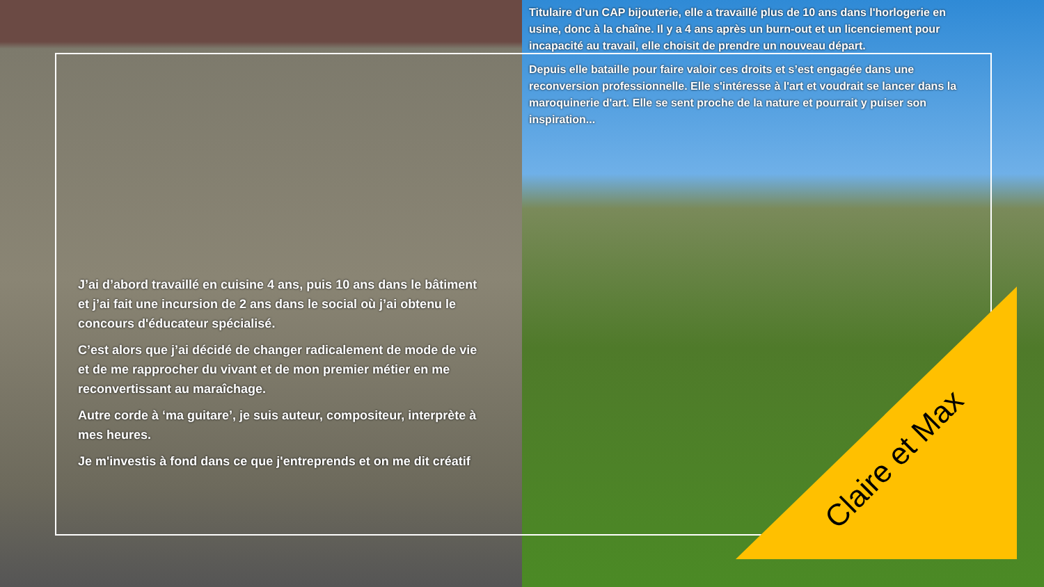Titulaire d’un CAP bijouterie, elle a travaillé plus de 10 ans dans l'horlogerie en usine, donc à la chaîne. Il y a 4 ans après un burn-out et un licenciement pour incapacité au travail, elle choisit de prendre un nouveau départ.
Depuis elle bataille pour faire valoir ces droits et s’est engagée dans une reconversion professionnelle. Elle s'intéresse à l'art et voudrait se lancer dans la maroquinerie d'art. Elle se sent proche de la nature et pourrait y puiser son inspiration...
J’ai d’abord travaillé en cuisine 4 ans, puis 10 ans dans le bâtiment et j’ai fait une incursion de 2 ans dans le social où j’ai obtenu le concours d'éducateur spécialisé.
C’est alors que j’ai décidé de changer radicalement de mode de vie et de me rapprocher du vivant et de mon premier métier en me reconvertissant au maraîchage.
Autre corde à ‘ma guitare’, je suis auteur, compositeur, interprète à mes heures.
Je m'investis à fond dans ce que j'entreprends et on me dit créatif
Claire et Max